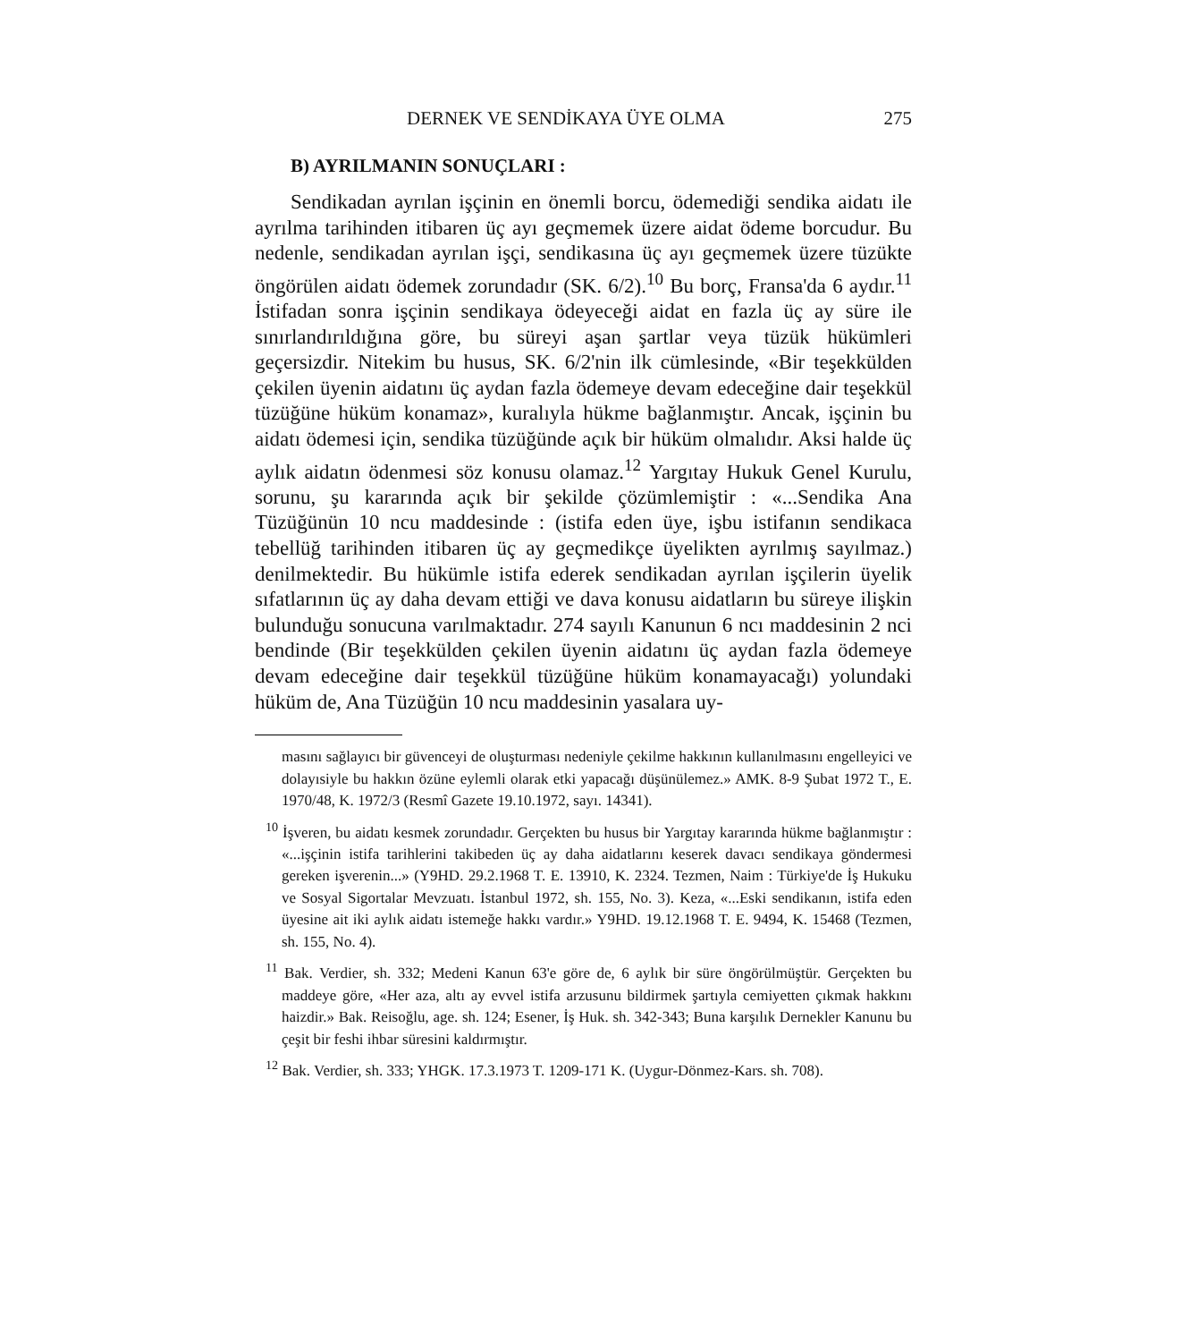DERNEK VE SENDİKAYA ÜYE OLMA 275
B) AYRILMANIN SONUÇLARI :
Sendikadan ayrılan işçinin en önemli borcu, ödemediği sendika aidatı ile ayrılma tarihinden itibaren üç ayı geçmemek üzere aidat ödeme borcudur. Bu nedenle, sendikadan ayrılan işçi, sendikasına üç ayı geçmemek üzere tüzükte öngörülen aidatı ödemek zorundadır (SK. 6/2).<sup>10</sup> Bu borç, Fransa'da 6 aydır.<sup>11</sup> İstifadan sonra işçinin sendikaya ödeyeceği aidat en fazla üç ay süre ile sınırlandırıldığına göre, bu süreyi aşan şartlar veya tüzük hükümleri geçersizdir. Nitekim bu husus, SK. 6/2'nin ilk cümlesinde, «Bir teşekkülden çekilen üyenin aidatını üç aydan fazla ödemeye devam edeceğine dair teşekkül tüzüğüne hüküm konamaz», kuralıyla hükme bağlanmıştır. Ancak, işçinin bu aidatı ödemesi için, sendika tüzüğünde açık bir hüküm olmalıdır. Aksi halde üç aylık aidatın ödenmesi söz konusu olamaz.<sup>12</sup> Yargıtay Hukuk Genel Kurulu, sorunu, şu kararında açık bir şekilde çözümlemiştir : «...Sendika Ana Tüzüğünün 10 ncu maddesinde : (istifa eden üye, işbu istifanın sendikaca tebellüğ tarihinden itibaren üç ay geçmedikçe üyelikten ayrılmış sayılmaz.) denilmektedir. Bu hükümle istifa ederek sendikadan ayrılan işçilerin üyelik sıfatlarının üç ay daha devam ettiği ve dava konusu aidatların bu süreye ilişkin bulunduğu sonucuna varılmaktadır. 274 sayılı Kanunun 6 ncı maddesinin 2 nci bendinde (Bir teşekkülden çekilen üyenin aidatını üç aydan fazla ödemeye devam edeceğine dair teşekkül tüzüğüne hüküm konamayacağı) yolundaki hüküm de, Ana Tüzüğün 10 ncu maddesinin yasalara uy-
masını sağlayıcı bir güvenceyi de oluşturması nedeniyle çekilme hakkının kullanılmasını engelleyici ve dolayısiyle bu hakkın özüne eylemli olarak etki yapacağı düşünülemez.» AMK. 8-9 Şubat 1972 T., E. 1970/48, K. 1972/3 (Resmî Gazete 19.10.1972, sayı. 14341).
<sup>10</sup> İşveren, bu aidatı kesmek zorundadır. Gerçekten bu husus bir Yargıtay kararında hükme bağlanmıştır : «...işçinin istifa tarihlerini takibeden üç ay daha aidatlarını keserek davacı sendikaya göndermesi gereken işverenin...» (Y9HD. 29.2.1968 T. E. 13910, K. 2324. Tezmen, Naim : Türkiye'de İş Hukuku ve Sosyal Sigortalar Mevzuatı. İstanbul 1972, sh. 155, No. 3). Keza, «...Eski sendikanın, istifa eden üyesine ait iki aylık aidatı istemeğe hakkı vardır.» Y9HD. 19.12.1968 T. E. 9494, K. 15468 (Tezmen, sh. 155, No. 4).
<sup>11</sup> Bak. Verdier, sh. 332; Medeni Kanun 63'e göre de, 6 aylık bir süre öngörülmüştür. Gerçekten bu maddeye göre, «Her aza, altı ay evvel istifa arzusunu bildirmek şartıyla cemiyetten çıkmak hakkını haizdir.» Bak. Reisoğlu, age. sh. 124; Esener, İş Huk. sh. 342-343; Buna karşılık Dernekler Kanunu bu çeşit bir feshi ihbar süresini kaldırmıştır.
<sup>12</sup> Bak. Verdier, sh. 333; YHGK. 17.3.1973 T. 1209-171 K. (Uygur-Dönmez-Kars. sh. 708).